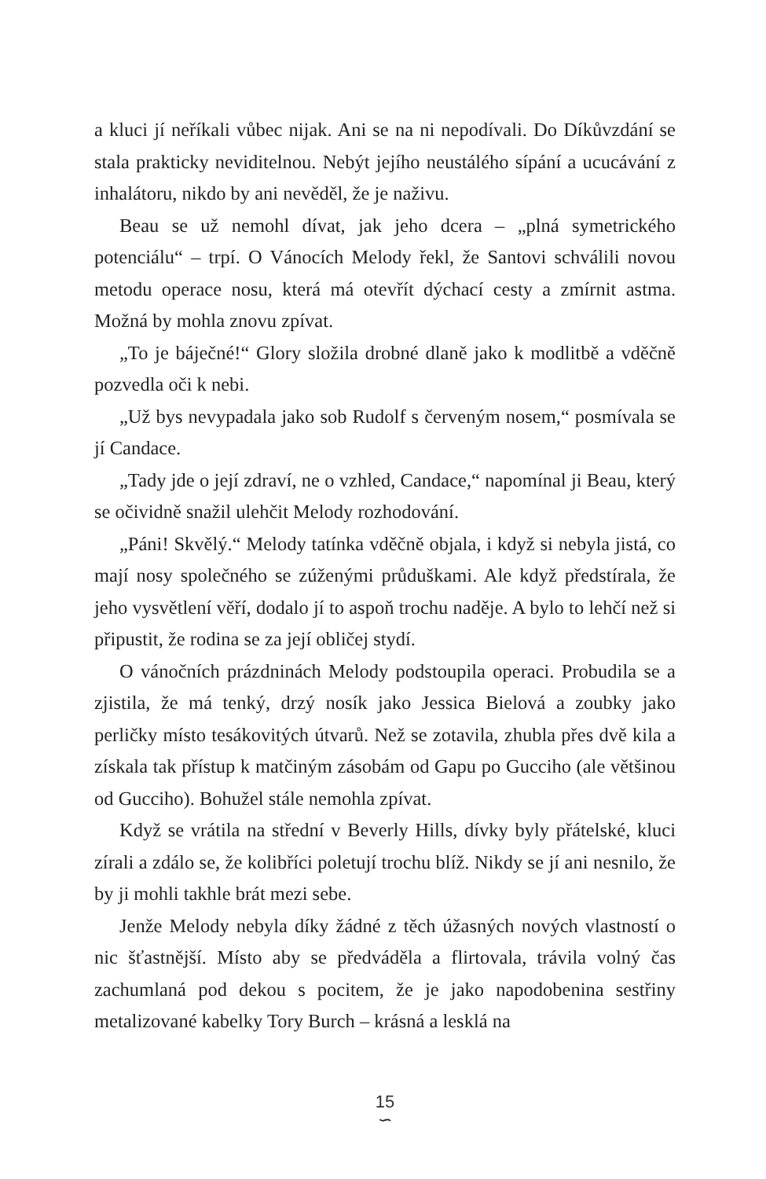a kluci jí neříkali vůbec nijak. Ani se na ni nepodívali. Do Díkůvzdání se stala prakticky neviditelnou. Nebýt jejího neustálého sípání a ucucávání z inhalátoru, nikdo by ani nevěděl, že je naživu.
Beau se už nemohl dívat, jak jeho dcera – „plná symetrického potenciálu“ – trpí. O Vánocích Melody řekl, že Santovi schválili novou metodu operace nosu, která má otevřít dýchací cesty a zmírnit astma. Možná by mohla znovu zpívat.
„To je báječné!“ Glory složila drobné dlaně jako k modlitbě a vděčně pozvedla oči k nebi.
„Už bys nevypadala jako sob Rudolf s červeným nosem,“ posmívala se jí Candace.
„Tady jde o její zdraví, ne o vzhled, Candace,“ napomínal ji Beau, který se očividně snažil ulehčit Melody rozhodování.
„Páni! Skvělý.“ Melody tatínka vděčně objala, i když si nebyla jistá, co mají nosy společného se zúženými průduškami. Ale když předstírala, že jeho vysvětlení věří, dodalo jí to aspoň trochu naděje. A bylo to lehčí než si připustit, že rodina se za její obličej stydí.
O vánočních prázdninách Melody podstoupila operaci. Probudila se a zjistila, že má tenký, drzý nosík jako Jessica Bielová a zoubky jako perličky místo tesákovitých útvarů. Než se zotavila, zhubla přes dvě kila a získala tak přístup k matčiným zásobám od Gapu po Gucciho (ale většinou od Gucciho). Bohužel stále nemohla zpívat.
Když se vrátila na střední v Beverly Hills, dívky byly přátelské, kluci zírali a zdálo se, že kolibříci poletují trochu blíž. Nikdy se jí ani nesnilo, že by ji mohli takhle brát mezi sebe.
Jenže Melody nebyla díky žádné z těch úžasných nových vlastností o nic šťastnější. Místo aby se předváděla a flirtovala, trávila volný čas zachumlaná pod dekou s pocitem, že je jako napodobenina sestřiny metalizované kabelky Tory Burch – krásná a lesklá na
15
∽